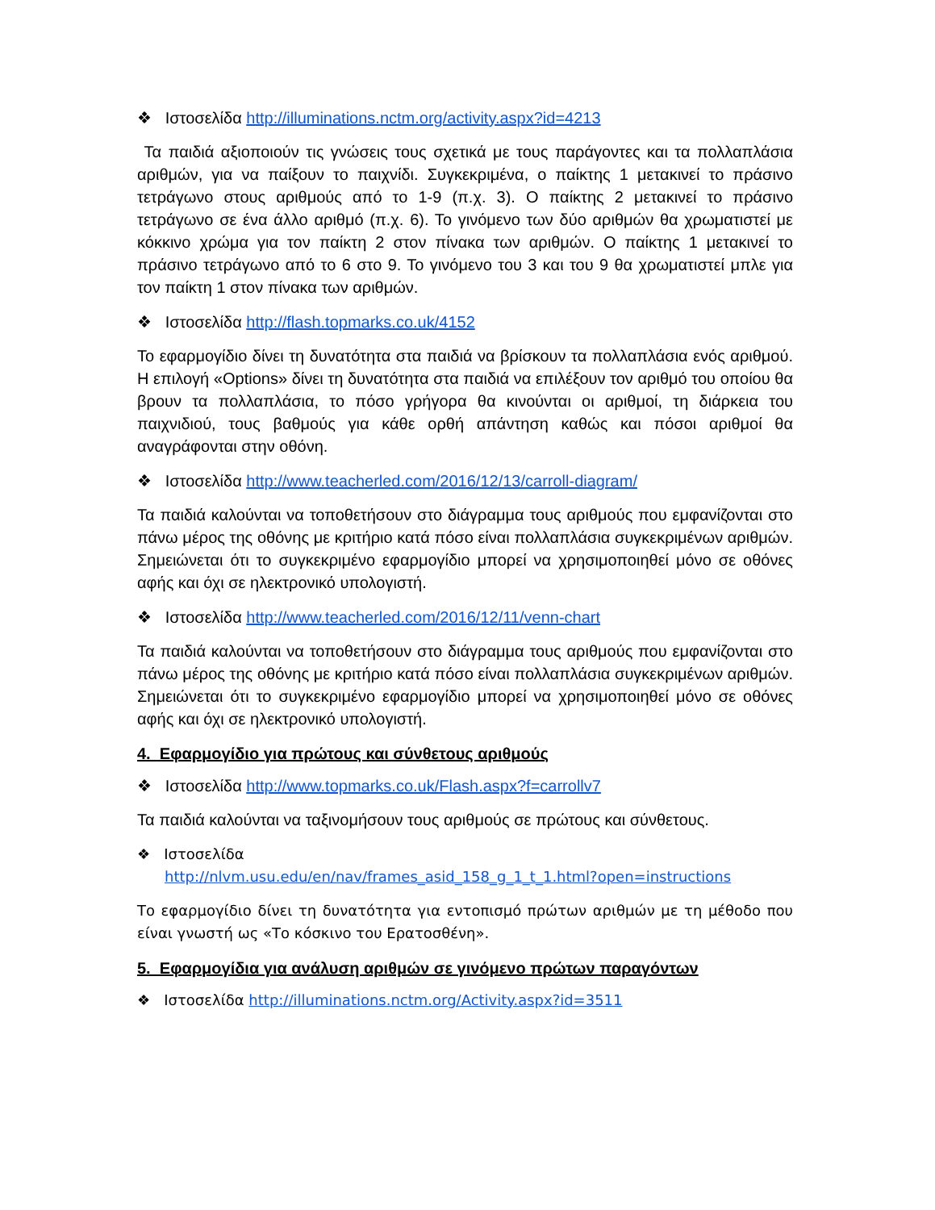❖ Ιστοσελίδα http://illuminations.nctm.org/activity.aspx?id=4213
Τα παιδιά αξιοποιούν τις γνώσεις τους σχετικά με τους παράγοντες και τα πολλαπλάσια αριθμών, για να παίξουν το παιχνίδι. Συγκεκριμένα, ο παίκτης 1 μετακινεί το πράσινο τετράγωνο στους αριθμούς από το 1-9 (π.χ. 3). Ο παίκτης 2 μετακινεί το πράσινο τετράγωνο σε ένα άλλο αριθμό (π.χ. 6). Το γινόμενο των δύο αριθμών θα χρωματιστεί με κόκκινο χρώμα για τον παίκτη 2 στον πίνακα των αριθμών. Ο παίκτης 1 μετακινεί το πράσινο τετράγωνο από το 6 στο 9. Το γινόμενο του 3 και του 9 θα χρωματιστεί μπλε για τον παίκτη 1 στον πίνακα των αριθμών.
❖ Ιστοσελίδα http://flash.topmarks.co.uk/4152
Το εφαρμογίδιο δίνει τη δυνατότητα στα παιδιά να βρίσκουν τα πολλαπλάσια ενός αριθμού. Η επιλογή «Options» δίνει τη δυνατότητα στα παιδιά να επιλέξουν τον αριθμό του οποίου θα βρουν τα πολλαπλάσια, το πόσο γρήγορα θα κινούνται οι αριθμοί, τη διάρκεια του παιχνιδιού, τους βαθμούς για κάθε ορθή απάντηση καθώς και πόσοι αριθμοί θα αναγράφονται στην οθόνη.
❖ Ιστοσελίδα http://www.teacherled.com/2016/12/13/carroll-diagram/
Τα παιδιά καλούνται να τοποθετήσουν στο διάγραμμα τους αριθμούς που εμφανίζονται στο πάνω μέρος της οθόνης με κριτήριο κατά πόσο είναι πολλαπλάσια συγκεκριμένων αριθμών. Σημειώνεται ότι το συγκεκριμένο εφαρμογίδιο μπορεί να χρησιμοποιηθεί μόνο σε οθόνες αφής και όχι σε ηλεκτρονικό υπολογιστή.
❖ Ιστοσελίδα http://www.teacherled.com/2016/12/11/venn-chart
Τα παιδιά καλούνται να τοποθετήσουν στο διάγραμμα τους αριθμούς που εμφανίζονται στο πάνω μέρος της οθόνης με κριτήριο κατά πόσο είναι πολλαπλάσια συγκεκριμένων αριθμών. Σημειώνεται ότι το συγκεκριμένο εφαρμογίδιο μπορεί να χρησιμοποιηθεί μόνο σε οθόνες αφής και όχι σε ηλεκτρονικό υπολογιστή.
4. Εφαρμογίδιο για πρώτους και σύνθετους αριθμούς
❖ Ιστοσελίδα http://www.topmarks.co.uk/Flash.aspx?f=carrollv7
Τα παιδιά καλούνται να ταξινομήσουν τους αριθμούς σε πρώτους και σύνθετους.
❖ Ιστοσελίδα
http://nlvm.usu.edu/en/nav/frames_asid_158_g_1_t_1.html?open=instructions
Το εφαρμογίδιο δίνει τη δυνατότητα για εντοπισμό πρώτων αριθμών με τη μέθοδο που είναι γνωστή ως «Το κόσκινο του Ερατοσθένη».
5. Εφαρμογίδια για ανάλυση αριθμών σε γινόμενο πρώτων παραγόντων
❖ Ιστοσελίδα http://illuminations.nctm.org/Activity.aspx?id=3511